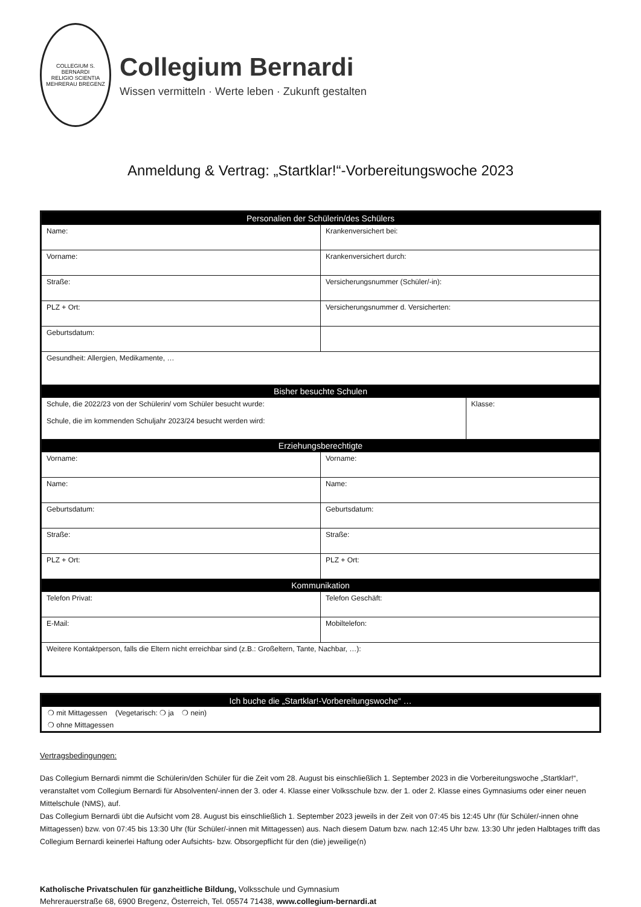COLLEGIUM S. BERNARDI
RELIGIO SCIENTIA
MEHRERAU BREGENZ
Collegium Bernardi
Wissen vermitteln · Werte leben · Zukunft gestalten
Anmeldung & Vertrag: „Startklar!“-Vorbereitungswoche 2023
| Personalien der Schülerin/des Schülers | | |
| --- | --- | --- |
| Name: | Krankenversichert bei: | |
| Vorname: | Krankenversichert durch: | |
| Straße: | Versicherungsnummer (Schüler/-in): | |
| PLZ + Ort: | Versicherungsnummer d. Versicherten: | |
| Geburtsdatum: | | |
| Gesundheit: Allergien, Medikamente, … | | |
| Bisher besuchte Schulen | | |
| Schule, die 2022/23 von der Schülerin/ vom Schüler besucht wurde: Schule, die im kommenden Schuljahr 2023/24 besucht werden wird: | | Klasse: |
| Erziehungsberechtigte | | |
| Vorname: | Vorname: | |
| Name: | Name: | |
| Geburtsdatum: | Geburtsdatum: | |
| Straße: | Straße: | |
| PLZ + Ort: | PLZ + Ort: | |
| Kommunikation | | |
| Telefon Privat: | Telefon Geschäft: | |
| E-Mail: | Mobiltelefon: | |
| Weitere Kontaktperson, falls die Eltern nicht erreichbar sind (z.B.: Großeltern, Tante, Nachbar, …): | | |
| Ich buche die „Startklar!-Vorbereitungswoche“ … |
| --- |
| ❍ mit Mittagessen (Vegetarisch: ❍ ja ❍ nein) |
| ❍ ohne Mittagessen |
Vertragsbedingungen:
Das Collegium Bernardi nimmt die Schülerin/den Schüler für die Zeit vom 28. August bis einschließlich 1. September 2023 in die Vorbereitungswoche „Startklar!“, veranstaltet vom Collegium Bernardi für Absolventen/-innen der 3. oder 4. Klasse einer Volksschule bzw. der 1. oder 2. Klasse eines Gymnasiums oder einer neuen Mittelschule (NMS), auf.
Das Collegium Bernardi übt die Aufsicht vom 28. August bis einschließlich 1. September 2023 jeweils in der Zeit von 07:45 bis 12:45 Uhr (für Schüler/-innen ohne Mittagessen) bzw. von 07:45 bis 13:30 Uhr (für Schüler/-innen mit Mittagessen) aus. Nach diesem Datum bzw. nach 12:45 Uhr bzw. 13:30 Uhr jeden Halbtages trifft das Collegium Bernardi keinerlei Haftung oder Aufsichts- bzw. Obsorgepflicht für den (die) jeweilige(n)
Katholische Privatschulen für ganzheitliche Bildung, Volksschule und Gymnasium
Mehrerauerstraße 68, 6900 Bregenz, Österreich, Tel. 05574 71438, www.collegium-bernardi.at